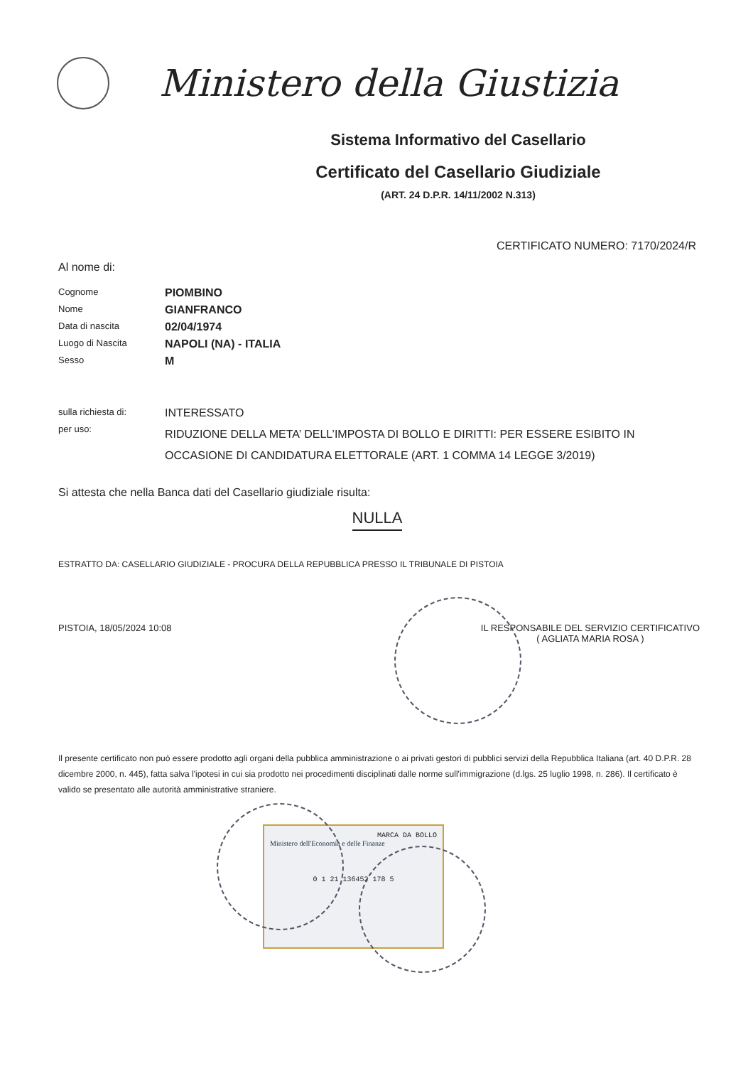Ministero della Giustizia
Sistema Informativo del Casellario
Certificato del Casellario Giudiziale
(ART. 24 D.P.R. 14/11/2002 N.313)
CERTIFICATO NUMERO: 7170/2024/R
Al nome di:
Cognome
PIOMBINO
Nome
GIANFRANCO
Data di nascita
02/04/1974
Luogo di Nascita
NAPOLI (NA) - ITALIA
Sesso
M
sulla richiesta di:
INTERESSATO
per uso:
RIDUZIONE DELLA META’ DELL’IMPOSTA DI BOLLO E DIRITTI: PER ESSERE ESIBITO IN OCCASIONE DI CANDIDATURA ELETTORALE (ART. 1 COMMA 14 LEGGE 3/2019)
Si attesta che nella Banca dati del Casellario giudiziale risulta:
NULLA
ESTRATTO DA: CASELLARIO GIUDIZIALE - PROCURA DELLA REPUBBLICA PRESSO IL TRIBUNALE DI PISTOIA
PISTOIA, 18/05/2024 10:08 IL RESPONSABILE DEL SERVIZIO CERTIFICATIVO
( AGLIATA MARIA ROSA )
Il presente certificato non può essere prodotto agli organi della pubblica amministrazione o ai privati gestori di pubblici servizi della Repubblica Italiana (art. 40 D.P.R. 28 dicembre 2000, n. 445), fatta salva l'ipotesi in cui sia prodotto nei procedimenti disciplinati dalle norme sull'immigrazione (d.lgs. 25 luglio 1998, n. 286). Il certificato è valido se presentato alle autorità amministrative straniere.
MARCA DA BOLLO
Ministero dell'Economia e delle Finanze
0 1 21 136452 178 5